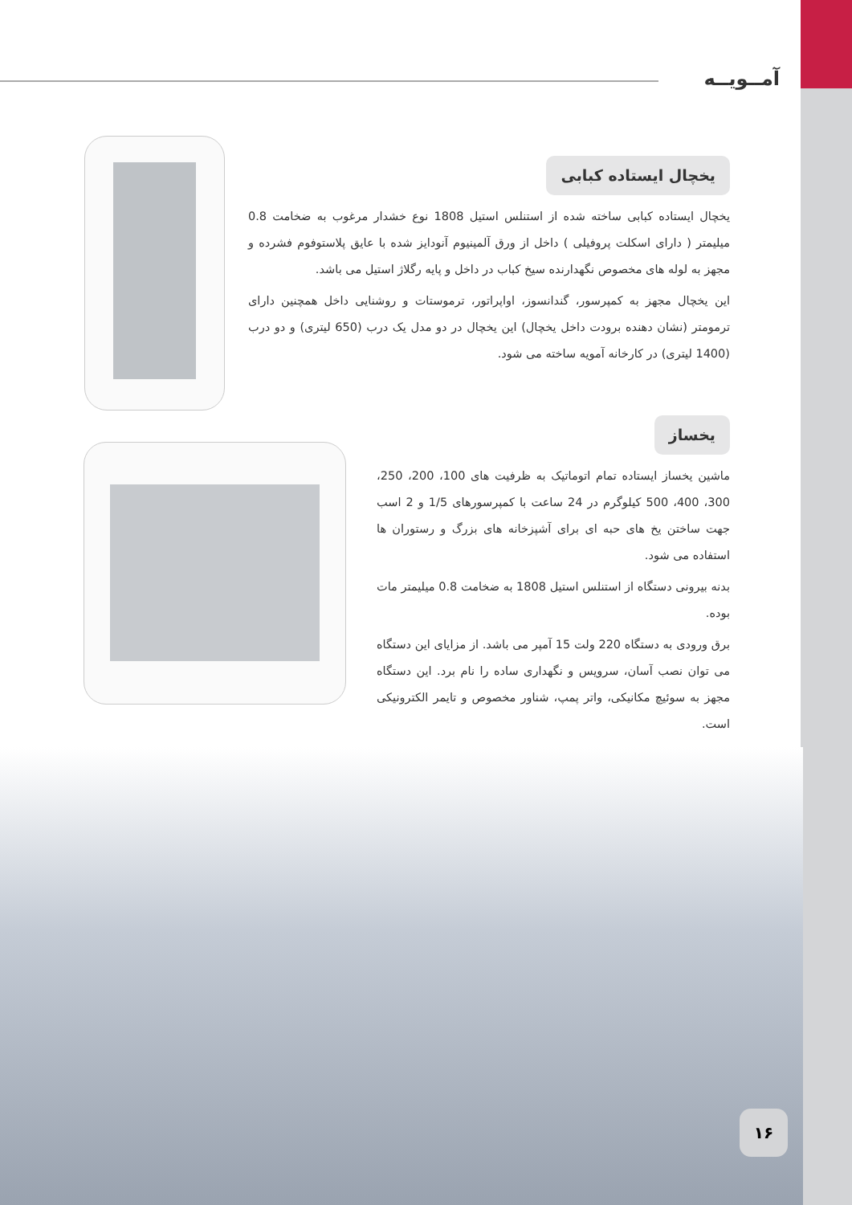آمــویــه
یخچال ایستاده کبابی
یخچال ایستاده کبابی ساخته شده از استنلس استیل 1808 نوع خشدار مرغوب به ضخامت 0.8 میلیمتر ( دارای اسکلت پروفیلی ) داخل از ورق آلمینیوم آنودایز شده با عایق پلاستوفوم فشرده و مجهز به لوله های مخصوص نگهدارنده سیخ کباب در داخل و پایه رگلاژ استیل می باشد.
این یخچال مجهز به کمپرسور، گندانسوز، اواپراتور، ترموستات و روشنایی داخل همچنین دارای ترمومتر (نشان دهنده برودت داخل یخچال) این یخچال در دو مدل یک درب (650 لیتری) و دو درب (1400 لیتری) در کارخانه آمویه ساخته می شود.
یخساز
ماشین یخساز ایستاده تمام اتوماتیک به ظرفیت های 100، 200، 250، 300، 400، 500 کیلوگرم در 24 ساعت با کمپرسورهای 1/5 و 2 اسب جهت ساختن یخ های حبه ای برای آشپزخانه های بزرگ و رستوران ها استفاده می شود.
بدنه بیرونی دستگاه از استنلس استیل 1808 به ضخامت 0.8 میلیمتر مات بوده.
برق ورودی به دستگاه 220 ولت 15 آمپر می باشد. از مزایای این دستگاه می توان نصب آسان، سرویس و نگهداری ساده را نام برد. این دستگاه مجهز به سوئیچ مکانیکی، واتر پمپ، شناور مخصوص و تایمر الکترونیکی است.
۱۶